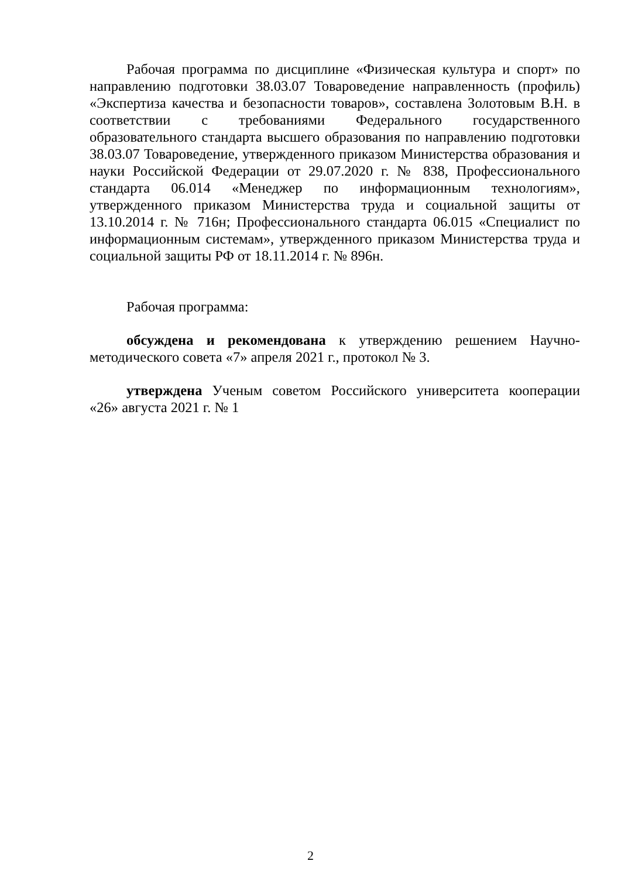Рабочая программа по дисциплине «Физическая культура и спорт» по направлению подготовки 38.03.07 Товароведение направленность (профиль) «Экспертиза качества и безопасности товаров», составлена Золотовым В.Н. в соответствии с требованиями Федерального государственного образовательного стандарта высшего образования по направлению подготовки 38.03.07 Товароведение, утвержденного приказом Министерства образования и науки Российской Федерации от 29.07.2020 г. № 838, Профессионального стандарта 06.014 «Менеджер по информационным технологиям», утвержденного приказом Министерства труда и социальной защиты от 13.10.2014 г. № 716н; Профессионального стандарта 06.015 «Специалист по информационным системам», утвержденного приказом Министерства труда и социальной защиты РФ от 18.11.2014 г. № 896н.
Рабочая программа:
обсуждена и рекомендована к утверждению решением Научно-методического совета «7» апреля 2021 г., протокол № 3.
утверждена Ученым советом Российского университета кооперации «26» августа 2021 г. № 1
2